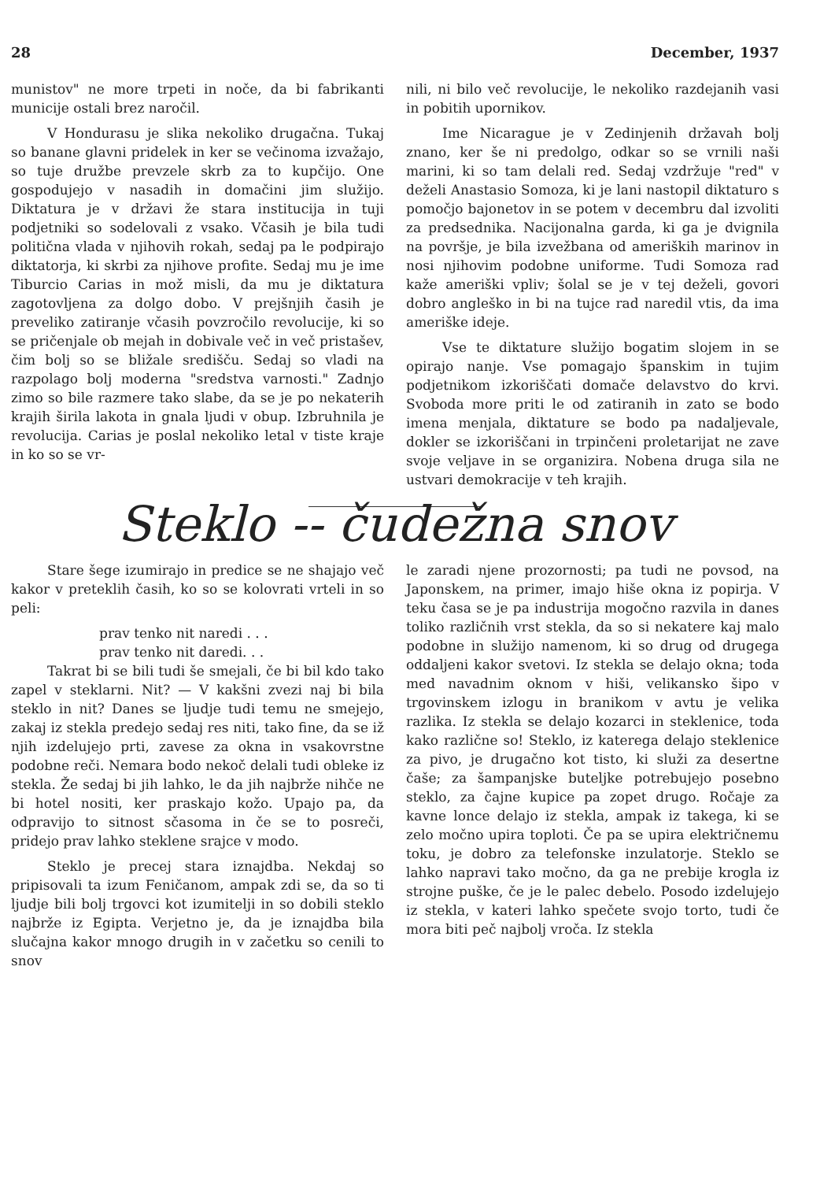28 December, 1937
munistov" ne more trpeti in noče, da bi fabrikanti municije ostali brez naročil.
V Hondurasu je slika nekoliko drugačna. Tukaj so banane glavni pridelek in ker se večinoma izvažajo, so tuje družbe prevzele skrb za to kupčijo. One gospodujejo v nasadih in domačini jim služijo. Diktatura je v državi že stara institucija in tuji podjetniki so sodelovali z vsako. Včasih je bila tudi politična vlada v njihovih rokah, sedaj pa le podpirajo diktatorja, ki skrbi za njihove profite. Sedaj mu je ime Tiburcio Carias in mož misli, da mu je diktatura zagotovljena za dolgo dobo. V prejšnjih časih je preveliko zatiranje včasih povzročilo revolucije, ki so se pričenjale ob mejah in dobivale več in več pristašev, čim bolj so se bližale središču. Sedaj so vladi na razpolago bolj moderna "sredstva varnosti." Zadnjo zimo so bile razmere tako slabe, da se je po nekaterih krajih širila lakota in gnala ljudi v obup. Izbruhnila je revolucija. Carias je poslal nekoliko letal v tiste kraje in ko so se vr-
nili, ni bilo več revolucije, le nekoliko razdejanih vasi in pobitih upornikov.
Ime Nicarague je v Zedinjenih državah bolj znano, ker še ni predolgo, odkar so se vrnili naši marini, ki so tam delali red. Sedaj vzdržuje "red" v deželi Anastasio Somoza, ki je lani nastopil diktaturo s pomočjo bajonetov in se potem v decembru dal izvoliti za predsednika. Nacijonalna garda, ki ga je dvignila na površje, je bila izvežbana od ameriških marinov in nosi njihovim podobne uniforme. Tudi Somoza rad kaže ameriški vpliv; šolal se je v tej deželi, govori dobro angleško in bi na tujce rad naredil vtis, da ima ameriške ideje.
Vse te diktature služijo bogatim slojem in se opirajo nanje. Vse pomagajo španskim in tujim podjetnikom izkoriščati domače delavstvo do krvi. Svoboda more priti le od zatiranih in zato se bodo imena menjala, diktature se bodo pa nadaljevale, dokler se izkoriščani in trpinčeni proletarijat ne zave svoje veljave in se organizira. Nobena druga sila ne ustvari demokracije v teh krajih.
Steklo -- čudežna snov
Stare šege izumirajo in predice se ne shajajo več kakor v preteklih časih, ko so se kolovrati vrteli in so peli:
prav tenko nit naredi . . .
prav tenko nit daredi. . .
Takrat bi se bili tudi še smejali, če bi bil kdo tako zapel v steklarni. Nit? — V kakšni zvezi naj bi bila steklo in nit? Danes se ljudje tudi temu ne smejejo, zakaj iz stekla predejo sedaj res niti, tako fine, da se iž njih izdelujejo prti, zavese za okna in vsakovrstne podobne reči. Nemara bodo nekoč delali tudi obleke iz stekla. Že sedaj bi jih lahko, le da jih najbrže nihče ne bi hotel nositi, ker praskajo kožo. Upajo pa, da odpravijo to sitnost sčasoma in če se to posreči, pridejo prav lahko steklene srajce v modo.
Steklo je precej stara iznajdba. Nekdaj so pripisovali ta izum Feničanom, ampak zdi se, da so ti ljudje bili bolj trgovci kot izumitelji in so dobili steklo najbrže iz Egipta. Verjetno je, da je iznajdba bila slučajna kakor mnogo drugih in v začetku so cenili to snov
le zaradi njene prozornosti; pa tudi ne povsod, na Japonskem, na primer, imajo hiše okna iz popirja. V teku časa se je pa industrija mogočno razvila in danes toliko različnih vrst stekla, da so si nekatere kaj malo podobne in služijo namenom, ki so drug od drugega oddaljeni kakor svetovi. Iz stekla se delajo okna; toda med navadnim oknom v hiši, velikansko šipo v trgovinskem izlogu in branikom v avtu je velika razlika. Iz stekla se delajo kozarci in steklenice, toda kako različne so! Steklo, iz katerega delajo steklenice za pivo, je drugačno kot tisto, ki služi za desertne čaše; za šampanjske buteljke potrebujejo posebno steklo, za čajne kupice pa zopet drugo. Ročaje za kavne lonce delajo iz stekla, ampak iz takega, ki se zelo močno upira toploti. Če pa se upira električnemu toku, je dobro za telefonske inzulatorje. Steklo se lahko napravi tako močno, da ga ne prebije krogla iz strojne puške, če je le palec debelo. Posodo izdelujejo iz stekla, v kateri lahko spečete svojo torto, tudi če mora biti peč najbolj vroča. Iz stekla